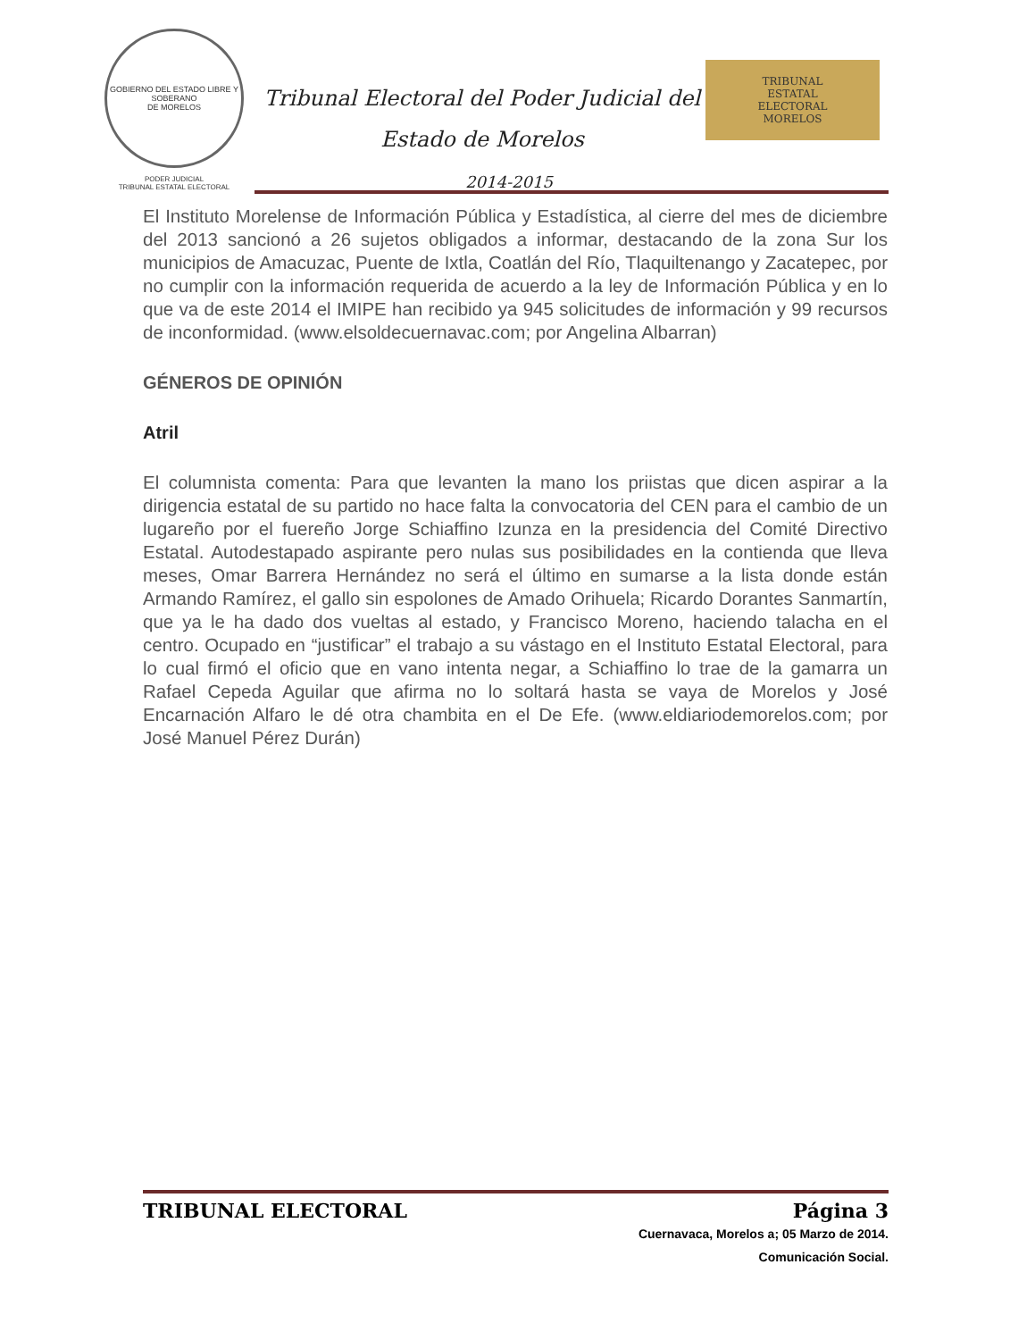GOBIERNO DEL ESTADO LIBRE Y SOBERANO
DE MORELOS
PODER JUDICIAL
TRIBUNAL ESTATAL ELECTORAL
Tribunal Electoral del Poder Judicial del
Estado de Morelos
2014-2015
TRIBUNAL
ESTATAL
ELECTORAL
MORELOS
El Instituto Morelense de Información Pública y Estadística, al cierre del mes de diciembre del 2013 sancionó a 26 sujetos obligados a informar, destacando de la zona Sur los municipios de Amacuzac, Puente de Ixtla, Coatlán del Río, Tlaquiltenango y Zacatepec, por no cumplir con la información requerida de acuerdo a la ley de Información Pública y en lo que va de este 2014 el IMIPE han recibido ya 945 solicitudes de información y 99 recursos de inconformidad. (www.elsoldecuernavac.com; por Angelina Albarran)
GÉNEROS DE OPINIÓN
Atril
El columnista comenta: Para que levanten la mano los priistas que dicen aspirar a la dirigencia estatal de su partido no hace falta la convocatoria del CEN para el cambio de un lugareño por el fuereño Jorge Schiaffino Izunza en la presidencia del Comité Directivo Estatal. Autodestapado aspirante pero nulas sus posibilidades en la contienda que lleva meses, Omar Barrera Hernández no será el último en sumarse a la lista donde están Armando Ramírez, el gallo sin espolones de Amado Orihuela; Ricardo Dorantes Sanmartín, que ya le ha dado dos vueltas al estado, y Francisco Moreno, haciendo talacha en el centro. Ocupado en “justificar” el trabajo a su vástago en el Instituto Estatal Electoral, para lo cual firmó el oficio que en vano intenta negar, a Schiaffino lo trae de la gamarra un Rafael Cepeda Aguilar que afirma no lo soltará hasta se vaya de Morelos y José Encarnación Alfaro le dé otra chambita en el De Efe. (www.eldiariodemorelos.com; por José Manuel Pérez Durán)
TRIBUNAL ELECTORAL Página 3
Cuernavaca, Morelos a; 05 Marzo de 2014.
Comunicación Social.